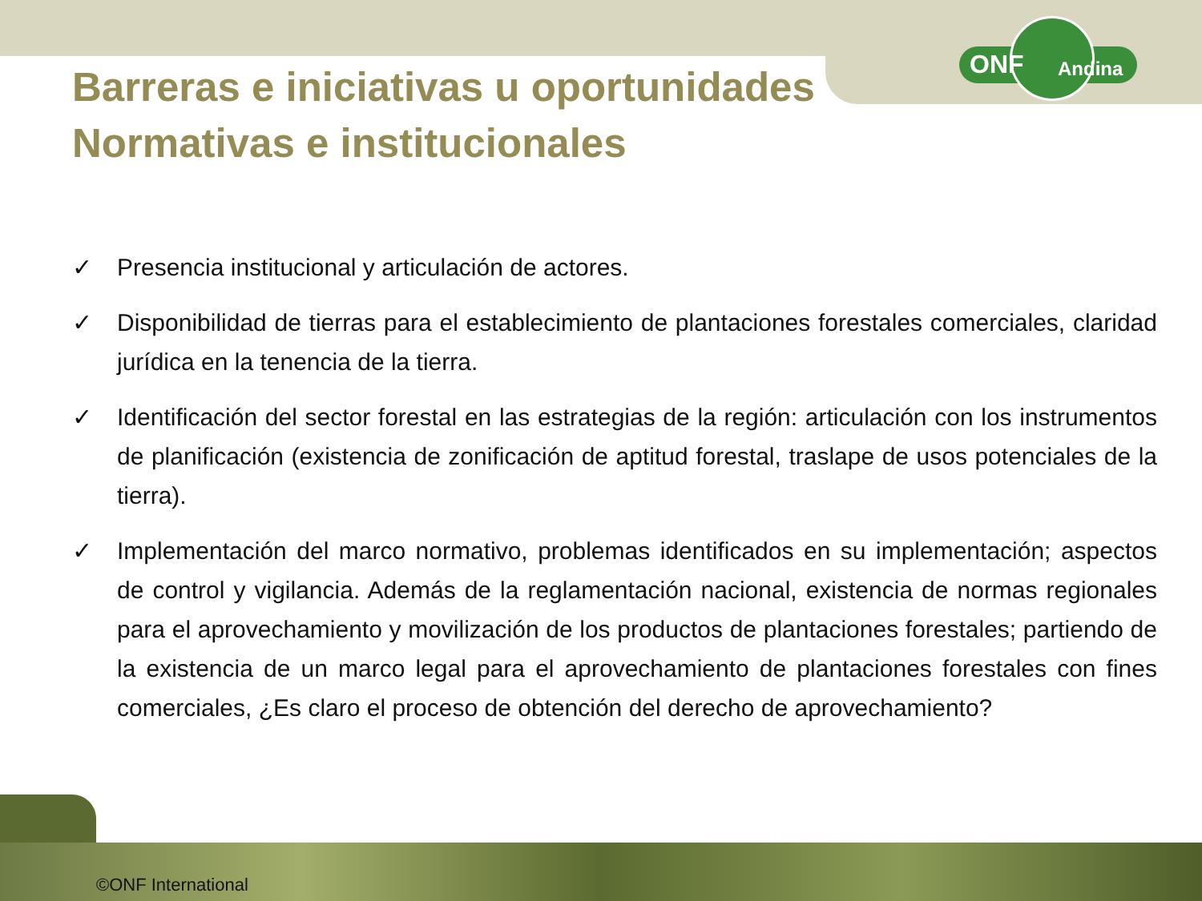ONF Andina
Barreras e iniciativas u oportunidades
Normativas e institucionales
✓ Presencia institucional y articulación de actores.
✓ Disponibilidad de tierras para el establecimiento de plantaciones forestales comerciales, claridad jurídica en la tenencia de la tierra.
✓ Identificación del sector forestal en las estrategias de la región: articulación con los instrumentos de planificación (existencia de zonificación de aptitud forestal, traslape de usos potenciales de la tierra).
✓ Implementación del marco normativo, problemas identificados en su implementación; aspectos de control y vigilancia. Además de la reglamentación nacional, existencia de normas regionales para el aprovechamiento y movilización de los productos de plantaciones forestales; partiendo de la existencia de un marco legal para el aprovechamiento de plantaciones forestales con fines comerciales, ¿Es claro el proceso de obtención del derecho de aprovechamiento?
©ONF International